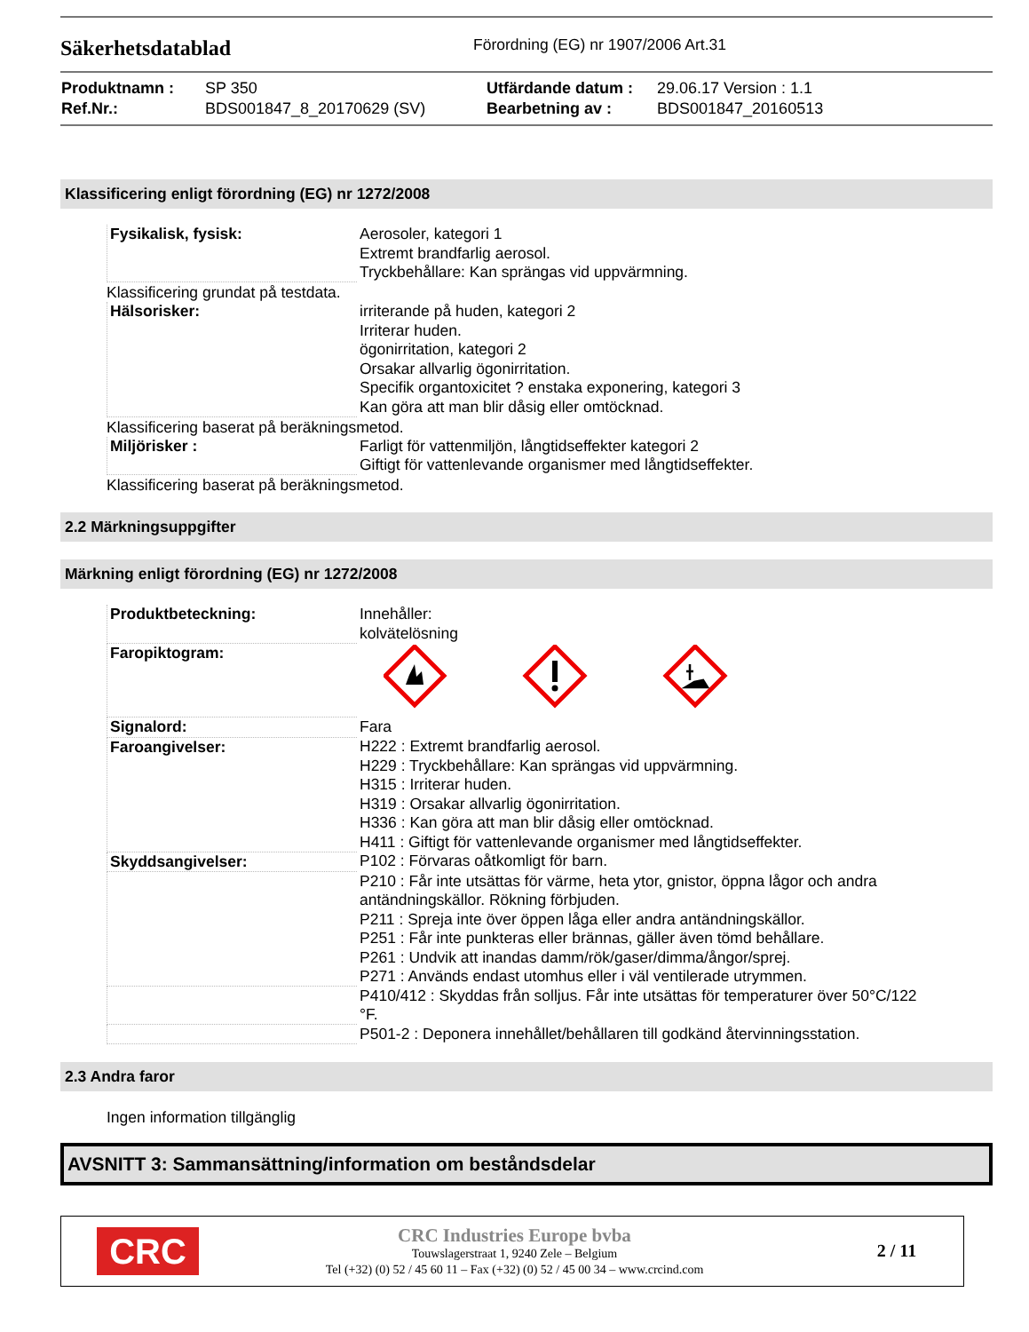Säkerhetsdatablad
Förordning (EG) nr 1907/2006 Art.31
| Produktnamn : | SP 350 | Utfärdande datum : | 29.06.17 Version : 1.1 |
| Ref.Nr.: | BDS001847_8_20170629 (SV) | Bearbetning av : | BDS001847_20160513 |
Klassificering enligt förordning (EG) nr 1272/2008
| Fysikalisk, fysisk: | Aerosoler, kategori 1 Extremt brandfarlig aerosol. Tryckbehållare: Kan sprängas vid uppvärmning. |
Klassificering grundat på testdata.
| Hälsorisker: | irriterande på huden, kategori 2 Irriterar huden. ögonirritation, kategori 2 Orsakar allvarlig ögonirritation. Specifik organtoxicitet ? enstaka exponering, kategori 3 Kan göra att man blir dåsig eller omtöcknad. |
Klassificering baserat på beräkningsmetod.
| Miljörisker : | Farligt för vattenmiljön, långtidseffekter kategori 2 Giftigt för vattenlevande organismer med långtidseffekter. |
Klassificering baserat på beräkningsmetod.
2.2 Märkningsuppgifter
Märkning enligt förordning (EG) nr 1272/2008
| Produktbeteckning: | Innehåller: kolvätelösning |
| Faropiktogram: | |
| Signalord: | Fara |
| Faroangivelser: | H222 : Extremt brandfarlig aerosol. H229 : Tryckbehållare: Kan sprängas vid uppvärmning. H315 : Irriterar huden. H319 : Orsakar allvarlig ögonirritation. H336 : Kan göra att man blir dåsig eller omtöcknad. H411 : Giftigt för vattenlevande organismer med långtidseffekter. |
| Skyddsangivelser: | P102 : Förvaras oåtkomligt för barn. |
| | P210 : Får inte utsättas för värme, heta ytor, gnistor, öppna lågor och andra antändningskällor. Rökning förbjuden. P211 : Spreja inte över öppen låga eller andra antändningskällor. P251 : Får inte punkteras eller brännas, gäller även tömd behållare. P261 : Undvik att inandas damm/rök/gaser/dimma/ångor/sprej. P271 : Används endast utomhus eller i väl ventilerade utrymmen. |
| | P410/412 : Skyddas från solljus. Får inte utsättas för temperaturer över 50°C/122 °F. |
| | P501-2 : Deponera innehållet/behållaren till godkänd återvinningsstation. |
2.3 Andra faror
Ingen information tillgänglig
AVSNITT 3: Sammansättning/information om beståndsdelar
CRC
CRC Industries Europe bvba
Touwslagerstraat 1, 9240 Zele – Belgium
Tel (+32) (0) 52 / 45 60 11 – Fax (+32) (0) 52 / 45 00 34 – www.crcind.com
2 / 11